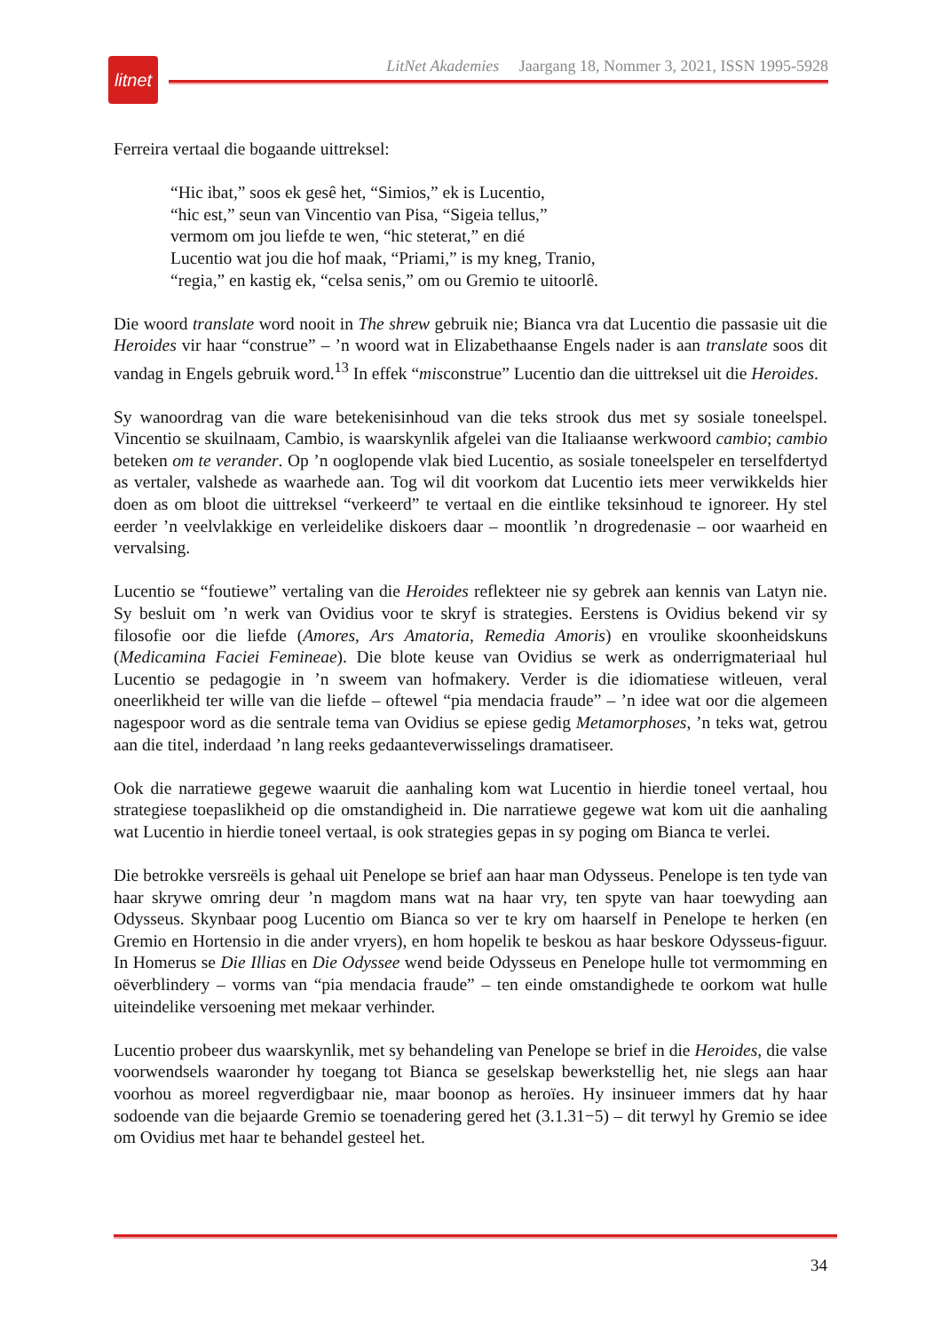litnet
LitNet Akademies Jaargang 18, Nommer 3, 2021, ISSN 1995-5928
Ferreira vertaal die bogaande uittreksel:
“Hic ibat,” soos ek gesê het, “Simios,” ek is Lucentio,
“hic est,” seun van Vincentio van Pisa, “Sigeia tellus,”
vermom om jou liefde te wen, “hic steterat,” en dié
Lucentio wat jou die hof maak, “Priami,” is my kneg, Tranio,
“regia,” en kastig ek, “celsa senis,” om ou Gremio te uitoorlê.
Die woord translate word nooit in The shrew gebruik nie; Bianca vra dat Lucentio die passasie uit die Heroides vir haar “construe” – ’n woord wat in Elizabethaanse Engels nader is aan translate soos dit vandag in Engels gebruik word.<sup>13</sup> In effek “misconstrue” Lucentio dan die uittreksel uit die Heroides.
Sy wanoordrag van die ware betekenisinhoud van die teks strook dus met sy sosiale toneelspel. Vincentio se skuilnaam, Cambio, is waarskynlik afgelei van die Italiaanse werkwoord cambio; cambio beteken om te verander. Op ’n ooglopende vlak bied Lucentio, as sosiale toneelspeler en terselfdertyd as vertaler, valshede as waarhede aan. Tog wil dit voorkom dat Lucentio iets meer verwikkelds hier doen as om bloot die uittreksel “verkeerd” te vertaal en die eintlike teksinhoud te ignoreer. Hy stel eerder ’n veelvlakkige en verleidelike diskoers daar – moontlik ’n drogredenasie – oor waarheid en vervalsing.
Lucentio se “foutiewe” vertaling van die Heroides reflekteer nie sy gebrek aan kennis van Latyn nie. Sy besluit om ’n werk van Ovidius voor te skryf is strategies. Eerstens is Ovidius bekend vir sy filosofie oor die liefde (Amores, Ars Amatoria, Remedia Amoris) en vroulike skoonheidskuns (Medicamina Faciei Femineae). Die blote keuse van Ovidius se werk as onderrigmateriaal hul Lucentio se pedagogie in ’n sweem van hofmakery. Verder is die idiomatiese witleuen, veral oneerlikheid ter wille van die liefde – oftewel “pia mendacia fraude” – ’n idee wat oor die algemeen nagespoor word as die sentrale tema van Ovidius se epiese gedig Metamorphoses, ’n teks wat, getrou aan die titel, inderdaad ’n lang reeks gedaanteverwisselings dramatiseer.
Ook die narratiewe gegewe waaruit die aanhaling kom wat Lucentio in hierdie toneel vertaal, hou strategiese toepaslikheid op die omstandigheid in. Die narratiewe gegewe wat kom uit die aanhaling wat Lucentio in hierdie toneel vertaal, is ook strategies gepas in sy poging om Bianca te verlei.
Die betrokke versreëls is gehaal uit Penelope se brief aan haar man Odysseus. Penelope is ten tyde van haar skrywe omring deur ’n magdom mans wat na haar vry, ten spyte van haar toewyding aan Odysseus. Skynbaar poog Lucentio om Bianca so ver te kry om haarself in Penelope te herken (en Gremio en Hortensio in die ander vryers), en hom hopelik te beskou as haar beskore Odysseus-figuur. In Homerus se Die Illias en Die Odyssee wend beide Odysseus en Penelope hulle tot vermomming en oëverblindery – vorms van “pia mendacia fraude” – ten einde omstandighede te oorkom wat hulle uiteindelike versoening met mekaar verhinder.
Lucentio probeer dus waarskynlik, met sy behandeling van Penelope se brief in die Heroides, die valse voorwendsels waaronder hy toegang tot Bianca se geselskap bewerkstellig het, nie slegs aan haar voorhou as moreel regverdigbaar nie, maar boonop as heroïes. Hy insinueer immers dat hy haar sodoende van die bejaarde Gremio se toenadering gered het (3.1.31−5) – dit terwyl hy Gremio se idee om Ovidius met haar te behandel gesteel het.
34